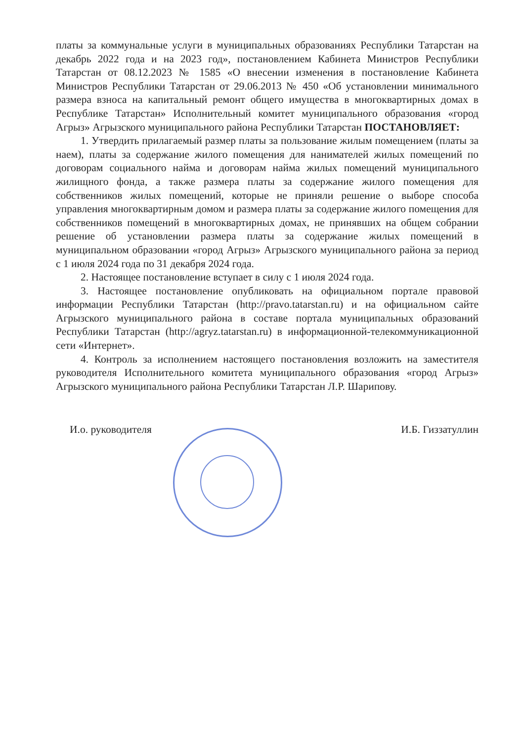платы за коммунальные услуги в муниципальных образованиях Республики Татарстан на декабрь 2022 года и на 2023 год», постановлением Кабинета Министров Республики Татарстан от 08.12.2023 № 1585 «О внесении изменения в постановление Кабинета Министров Республики Татарстан от 29.06.2013 № 450 «Об установлении минимального размера взноса на капитальный ремонт общего имущества в многоквартирных домах в Республике Татарстан» Исполнительный комитет муниципального образования «город Агрыз» Агрызского муниципального района Республики Татарстан ПОСТАНОВЛЯЕТ:
1. Утвердить прилагаемый размер платы за пользование жилым помещением (платы за наем), платы за содержание жилого помещения для нанимателей жилых помещений по договорам социального найма и договорам найма жилых помещений муниципального жилищного фонда, а также размера платы за содержание жилого помещения для собственников жилых помещений, которые не приняли решение о выборе способа управления многоквартирным домом и размера платы за содержание жилого помещения для собственников помещений в многоквартирных домах, не принявших на общем собрании решение об установлении размера платы за содержание жилых помещений в муниципальном образовании «город Агрыз» Агрызского муниципального района за период с 1 июля 2024 года по 31 декабря 2024 года.
2. Настоящее постановление вступает в силу с 1 июля 2024 года.
3. Настоящее постановление опубликовать на официальном портале правовой информации Республики Татарстан (http://pravo.tatarstan.ru) и на официальном сайте Агрызского муниципального района в составе портала муниципальных образований Республики Татарстан (http://agryz.tatarstan.ru) в информационной-телекоммуникационной сети «Интернет».
4. Контроль за исполнением настоящего постановления возложить на заместителя руководителя Исполнительного комитета муниципального образования «город Агрыз» Агрызского муниципального района Республики Татарстан Л.Р. Шарипову.
И.о. руководителя И.Б. Гиззатуллин